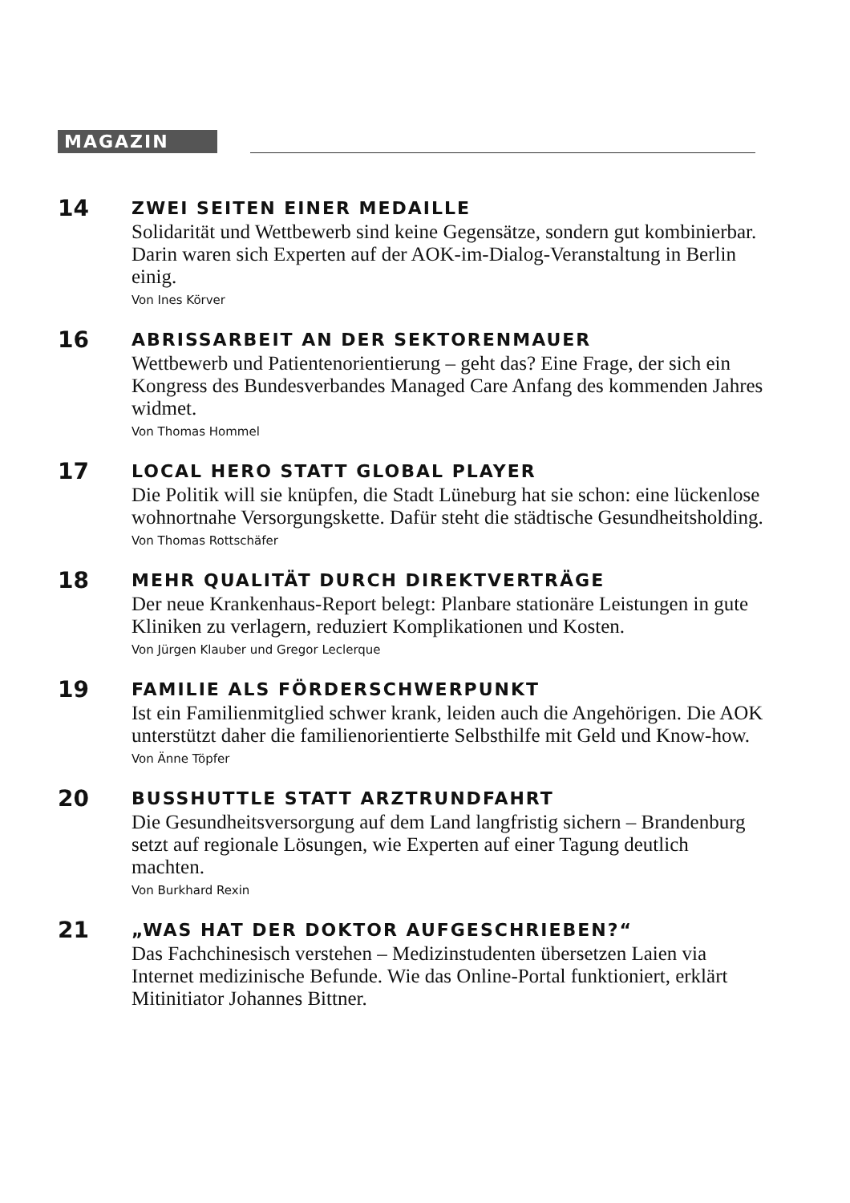MAGAZIN
14
ZWEI SEITEN EINER MEDAILLE
Solidarität und Wettbewerb sind keine Gegensätze, sondern gut kombinierbar. Darin waren sich Experten auf der AOK-im-Dialog-Veranstaltung in Berlin einig.
Von Ines Körver
16
ABRISSARBEIT AN DER SEKTORENMAUER
Wettbewerb und Patientenorientierung – geht das? Eine Frage, der sich ein Kongress des Bundesverbandes Managed Care Anfang des kommenden Jahres widmet.
Von Thomas Hommel
17
LOCAL HERO STATT GLOBAL PLAYER
Die Politik will sie knüpfen, die Stadt Lüneburg hat sie schon: eine lückenlose wohnortnahe Versorgungskette. Dafür steht die städtische Gesundheitsholding.
Von Thomas Rottschäfer
18
MEHR QUALITÄT DURCH DIREKTVERTRÄGE
Der neue Krankenhaus-Report belegt: Planbare stationäre Leistungen in gute Kliniken zu verlagern, reduziert Komplikationen und Kosten.
Von Jürgen Klauber und Gregor Leclerque
19
FAMILIE ALS FÖRDERSCHWERPUNKT
Ist ein Familienmitglied schwer krank, leiden auch die Angehörigen. Die AOK unterstützt daher die familienorientierte Selbsthilfe mit Geld und Know-how.
Von Änne Töpfer
20
BUSSHUTTLE STATT ARZTRUNDFAHRT
Die Gesundheitsversorgung auf dem Land langfristig sichern – Brandenburg setzt auf regionale Lösungen, wie Experten auf einer Tagung deutlich machten.
Von Burkhard Rexin
21
„WAS HAT DER DOKTOR AUFGESCHRIEBEN?“
Das Fachchinesisch verstehen – Medizinstudenten übersetzen Laien via Internet medizinische Befunde. Wie das Online-Portal funktioniert, erklärt Mitinitiator Johannes Bittner.